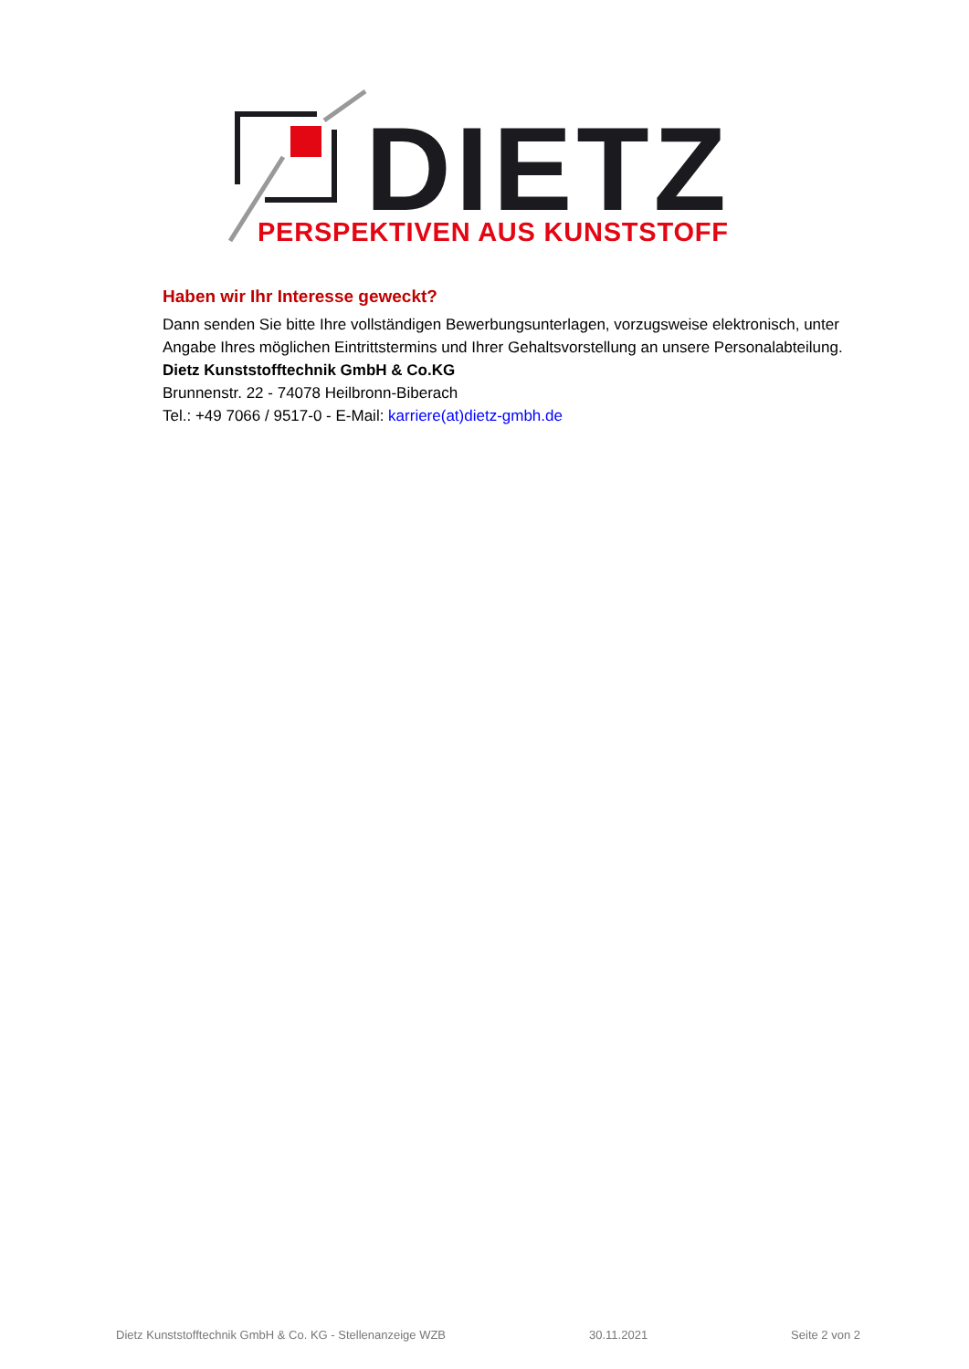DIETZ
PERSPEKTIVEN AUS KUNSTSTOFF
Haben wir Ihr Interesse geweckt?
Dann senden Sie bitte Ihre vollständigen Bewerbungsunterlagen, vorzugsweise elektronisch, unter Angabe Ihres möglichen Eintrittstermins und Ihrer Gehaltsvorstellung an unsere Personalabteilung.
Dietz Kunststofftechnik GmbH & Co.KG
Brunnenstr. 22 - 74078 Heilbronn-Biberach
Tel.: +49 7066 / 9517-0 - E-Mail: karriere(at)dietz-gmbh.de
Dietz Kunststofftechnik GmbH & Co. KG - Stellenanzeige WZB 30.11.2021 Seite 2 von 2